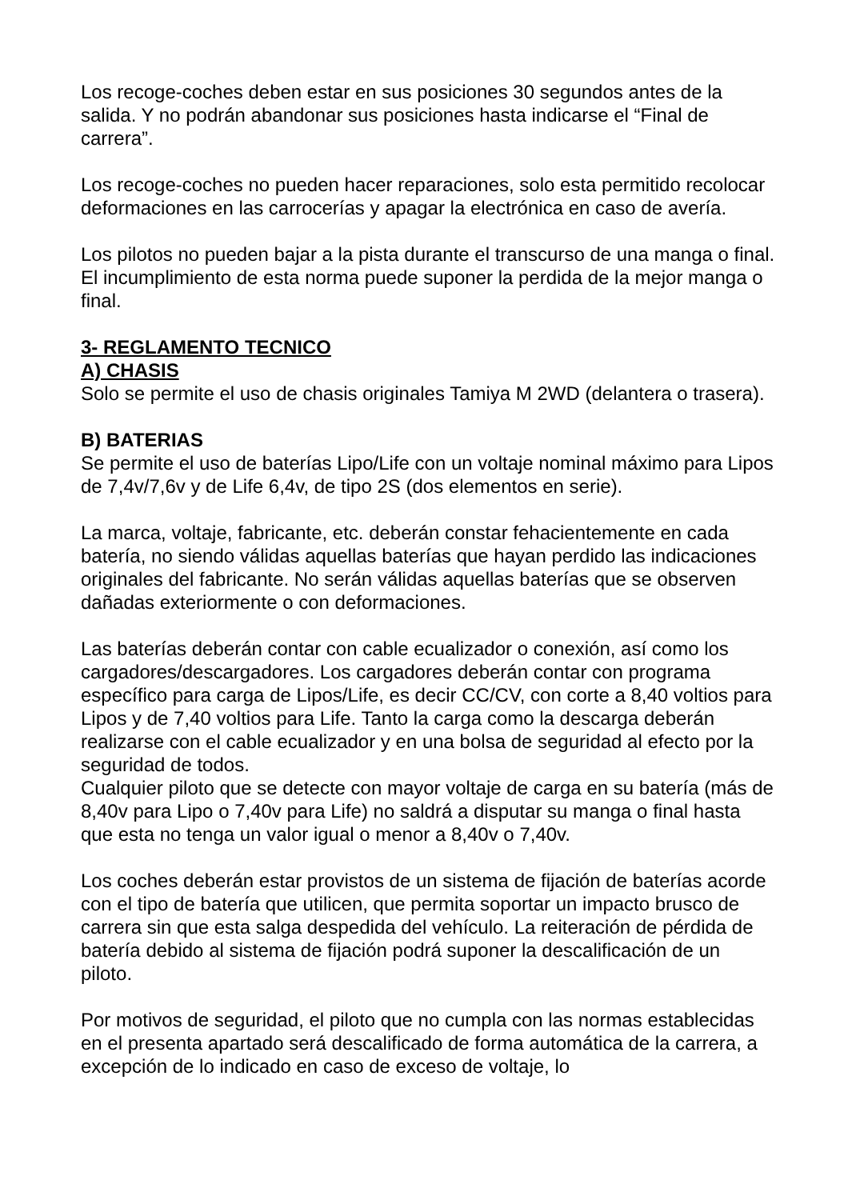Los recoge-coches deben estar en sus posiciones 30 segundos antes de la salida. Y no podrán abandonar sus posiciones hasta indicarse el “Final de carrera”.
Los recoge-coches no pueden hacer reparaciones, solo esta permitido recolocar deformaciones en las carrocerías y apagar la electrónica en caso de avería.
Los pilotos no pueden bajar a la pista durante el transcurso de una manga o final. El incumplimiento de esta norma puede suponer la perdida de la mejor manga o final.
3- REGLAMENTO TECNICO
A) CHASIS
Solo se permite el uso de chasis originales Tamiya M 2WD (delantera o trasera).
B) BATERIAS
Se permite el uso de baterías Lipo/Life con un voltaje nominal máximo para Lipos de 7,4v/7,6v y de Life 6,4v, de tipo 2S (dos elementos en serie).
La marca, voltaje, fabricante, etc. deberán constar fehacientemente en cada batería, no siendo válidas aquellas baterías que hayan perdido las indicaciones originales del fabricante. No serán válidas aquellas baterías que se observen dañadas exteriormente o con deformaciones.
Las baterías deberán contar con cable ecualizador o conexión, así como los cargadores/descargadores. Los cargadores deberán contar con programa específico para carga de Lipos/Life, es decir CC/CV, con corte a 8,40 voltios para Lipos y de 7,40 voltios para Life. Tanto la carga como la descarga deberán realizarse con el cable ecualizador y en una bolsa de seguridad al efecto por la seguridad de todos.
Cualquier piloto que se detecte con mayor voltaje de carga en su batería (más de 8,40v para Lipo o 7,40v para Life) no saldrá a disputar su manga o final hasta que esta no tenga un valor igual o menor a 8,40v o 7,40v.
Los coches deberán estar provistos de un sistema de fijación de baterías acorde con el tipo de batería que utilicen, que permita soportar un impacto brusco de carrera sin que esta salga despedida del vehículo. La reiteración de pérdida de batería debido al sistema de fijación podrá suponer la descalificación de un piloto.
Por motivos de seguridad, el piloto que no cumpla con las normas establecidas en el presenta apartado será descalificado de forma automática de la carrera, a excepción de lo indicado en caso de exceso de voltaje, lo